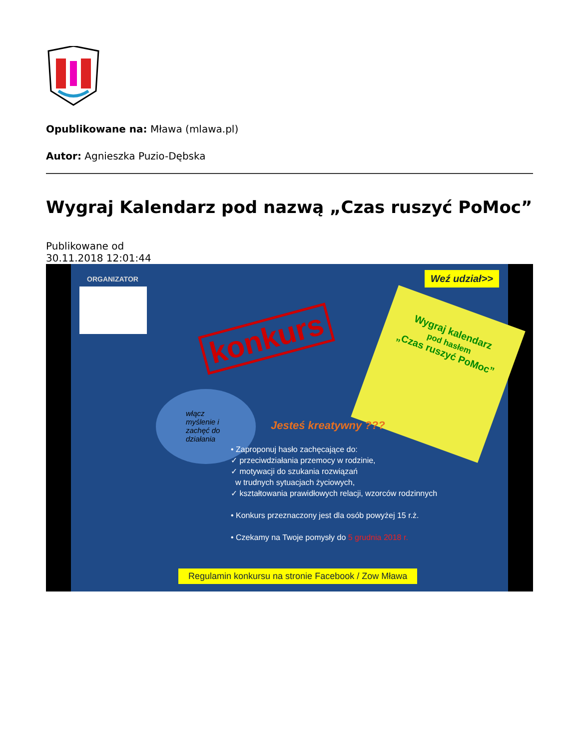Opublikowane na: Mława (mlawa.pl)
Autor: Agnieszka Puzio-Dębska
Wygraj Kalendarz pod nazwą „Czas ruszyć PoMoc”
Publikowane od
30.11.2018 12:01:44
ORGANIZATOR Weź udział>>
konkurs
Wygraj kalendarz
pod hasłem
„Czas ruszyć PoMoc”
włącz myślenie i zachęć do działania
Jesteś kreatywny ???
• Zaproponuj hasło zachęcające do:
✓ przeciwdziałania przemocy w rodzinie,
✓ motywacji do szukania rozwiązań
w trudnych sytuacjach życiowych,
✓ kształtowania prawidłowych relacji, wzorców rodzinnych
• Konkurs przeznaczony jest dla osób powyżej 15 r.ż.
• Czekamy na Twoje pomysły do 5 grudnia 2018 r.
Regulamin konkursu na stronie Facebook / Zow Mława